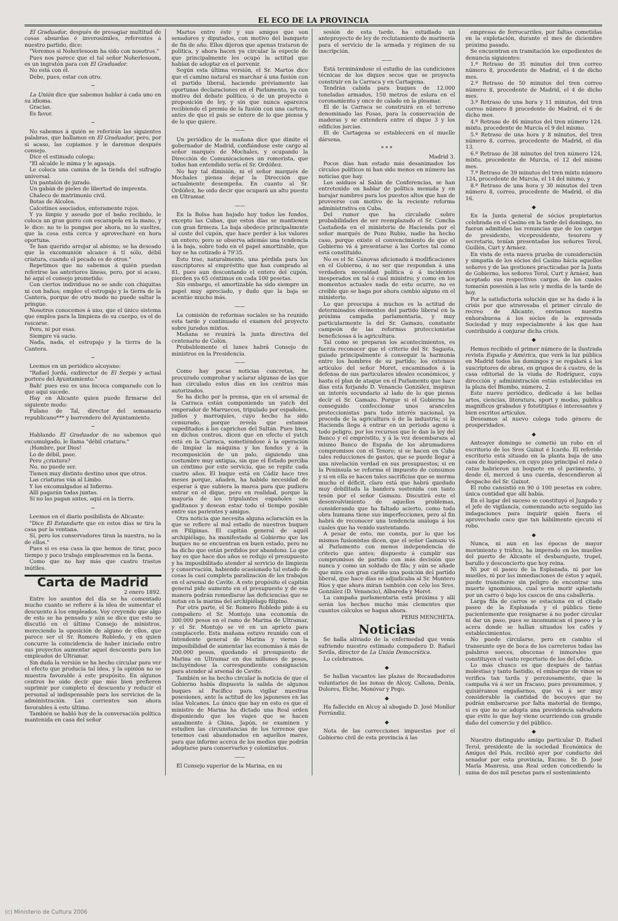EL ECO DE LA PROVINCIA
El Graduador, después de presagiar multitud de cosas absurdas é inverosímiles, referentes á nuestro partido, dice:
"Veremos si Noherlesoom ha sido con nosotros."
Pues nos parece que el tal señor Noherlesoom, es un ingratón para con El Graduador.
No está con él.
Debe, pues, estar con otro.
~
La Unión dice que sabemos hablar á cada uno en su idioma.
Gracias.
Es favor.
~
No sabemos á quién se referirán las siguientes palabras, que hallamos en El Graduador, pero, por si acaso, las copiamos y le daremos después consejo.
Dice el estimado colega:
"El alcalde le mima y le agasaja.
Le coloca una camisa de la tienda del sufragio universal.
Un pantalón de jurado.
Un gabán de pieles de libertad de imprenta.
Chaleco de matrimonio civil.
Botas de Alcolea.
Calcetines asociados, enteramente rojos.
Y ya limpio y aseado por el baño recibido, le coloca un gran gorro con escarapela en la mano, y le dice: no te lo pongas por ahora, no lo sueltes, que la cosa está cerca y aprovecharé en hora oportuna.
Te han querido arrojar al abismo; se ha deseado que la excomunión alcance á tí sólo, débil criatura, cuando el pecado es de otros."
Repetimos que no sabemos á quién puedan referirse las anteriores líneas, pero, por si acaso, hé aquí el consejo prometido:
Con ciertos individuos no se ande con chiquitas ni con baños; emplee el estropajo y la tierra de la Cantera, porque de otro modo no puede saltar la pringue.
Nosotros conocemos á uno, que el único sistema que emplea para la limpieza de su cuerpo, es el de rascarse.
Pero, ni por esas.
Siempre vá sucio.
Nada, nada, el estropajo y la tierra de la Cantera.
~
Leemos en un periódico alcoyano:
"Rafael Jordá, exdirector de El Serpis y actual portero del Ayuntamiento."
Bah! pues eso es una bicoca comparado con lo que aquí sucede.
Hay en Alicante quien puede firmarse del siguiente modo:
Fulano de Tal, director del semanario republicano*** y barrendero del Ayuntamiento.
~
Hablando El Graduador de no sabemos qué excomulgado, le llama "débil criatura:"
¡Hombre, por Dios!
Lo de débil, pase.
Pero ¿criatura?
No, no puede ser.
Tienen muy distinto destino unos que otros.
Las criaturas ván al Limbo.
Y los excomulgados al Infierno.
Allí pagarán todas juntas.
Si no las pagan antes, aquí en la tierra.
~
Leemos en el diario posibilista de Alicante:
"Dice El Estandarte que en estos días se tira la casa por la ventana.
Sí, pero los conservadores tiran la nuestra, no la de ellos."
Pues si es esa casa la que hemos de tirar, poco tiempo y poco trabajo emplearemos en la faena.
Como que no hay más que cuatro trastos inútiles.
Carta de Madrid
2 enero 1892.
Entre los asuntos del día se ha comentado mucho cuanto se refiere á la idea de aumentar el descuento á los empleados. Voy creyendo que algo de esto se ha pensado y aún se dice que esto se discutió en el último Consejo de ministros, mereciendo la oposición de alguno de ellos, que parece ser el Sr. Romero Robledo, y en quien concurre la coincidencia de haber iniciado entre sus proyectos aumentar aquel descuento para los empleados de Ultramar.
Sin duda la versión se ha hecho circular para ver el efecto que producía tal idea, y la opinión no se muestra favorable á este propósito. En algunos centros he oido decir que más bien prefieren suprimir por completo el descuento y reducir el personal al indispensable para los servicios de la administración. Las corrientes son ahora favorables á esto último.
También se habló hoy de la conversación política mantenida en casa del señor
Martos entre éste y sus amigos que son senadores y diputados, con motivo del banquete de fin de año. Ellos dijeron que apenas trataron de política, y ahora hacen ya circular la especie de que principalmente les ocupó la actitud que habían de adoptar en el porvenir.
Según esta última versión, el Sr. Martos dice que el camino natural es marchar á una fusión con el partido liberal, haciendo préviamente las oportunas declaraciones en el Parlamento, ya con motivo del debate político, ó de un proyecto ó proposición de ley, y sin que nunca aparezca recibiendo el premio de la fusión con una cartera, antes de que el país se entere de lo que piensa y de lo que quiere.
——
Un periódico de la mañana dice que dimite el gobernador de Madrid, confiándose este cargo al señor marqués de Mochales, y ocupando la Dirección de Comunicaciones un romerista, que todos han entendido sería el Sr. Ordóñez.
No hay tal dimisión, ni el señor marqués de Mochales piensa dejar la Dirección que actualmente desempeña. En cuanto al Sr. Ordóñez, he oido decir que ocupará un alto puesto en Ultramar.
——
En la Bolsa han bajado hoy todos los fondos, excepto las Cubas, que estos días se mantienen con gran firmeza. La baja obedece principalmente al coste del cupón, que hace perder á los valores un entero; pero se observa además una tendencia á la baja, sobre todo en el papel amortizable, que hoy se ha cotizado á 79'35.
Esto trae, naturalmente, una pérdida para los suscriptores al empréstito que han comprado al 81, pues aun descontando el entero del cupón, pierden ya 65 céntimos en cada 100 pesetas.
Sin embargo, el amortizable ha sido siempre un papel muy apreciado, y dudo que la baja se acentúe mucho más.
——
La comisión de reformas sociales se ha reunido esta tarde y continuado el examen del proyecto sobre jurados mixtos.
Mañana se reunirá la junta directiva del centenario de Colón.
Probablemente el lunes habrá Consejo de ministros en la Presidencia.
——
Como hay pocas noticias concretas, he procurado comprobar y aclarar algunas de las que han circulado estos días en los centros más autorizados.
Se ha dicho por la prensa, que en el arsenal de la Carraca están componiendo un yatch del emperador de Marruecos, tripulado por españoles, judíos y marroquíes, cuyo hecho ha sido censurado, porque revela que estamos supeditados á los caprichos del Sultán. Pues bien, en dichos centros, dicen que en efecto el yatch está en la Carraca, sometiéndose á la operación de limpiar la máquina y los fondos y á la recomposición de un palo, siguiendo una costumbre muy antigua, sin que el Estado perciba un céntimo por este servicio, que se repite cada cuatro años. El buque está en Cádiz hace tres meses porque, añaden, ha habido necesidad de esperar á que subiera la marea para que pudiera entrar en el dique, pero en realidad, porque la mayoría de los tripulantes españoles son gaditanos y desean estar todo el tiempo posible entre sus parientes y amigos.
Otra noticia que necesita alguna aclaración es la que se refiere al mal estado de nuestros buques en Filipinas. El capitán general de aquél archipiélago, ha manifestado al Gobierno que los buques no se encuentran en buen estado, pero no ha dicho que están perdidos por abandono. Lo que hay es que hace dos años se redujo el presupuesto y ha imposibilitado atender al servicio de limpieza y conservación, habiendo ocasionado tal estado de cosas la casi completa paralización de los trabajos en el arsenal de Cavite. A este propósito el capitán general pide aumento en el presupuesto y de esa manera podrán remediarse las deficiencias que se notan en la marina del archipiélago filipino.
Por otra parte, el Sr. Romero Robledo pide á su compañero el Sr. Montojo una economía de 300.000 pesos en el ramo de Marina de Ultramar, y el Sr. Montojo se vé en un aprieto para complacerle. Esta mañana estuvo reunido con el Intendente general de Marina y vieron la imposibilidad de aumentar las economías á más de 200.000 pesos, quedando el presupuesto de Marina en Ultramar en dos millones de pesos, incluyéndose la correspondiente consignación para atender al arsenal de Cavite.
También se ha hecho circular la noticia de que el Gobierno había dispuesto la salida de algunos buques al Pacífico para vigilar nuestras posesiones, ante la actitud de los japoneses en las islas Volcanes. Lo único que hay en esto es que el ministro de Marina ha dictado una Real orden disponiendo que los viajes que se hacen anualmente á China, Japón, se examinen y estudien las circunstancias de los terrenos que tenemos casi abandonados en aquellos mares, para que informe acerca de los medios que podrán adoptarse para conservarlos y colonizarlos.
——
El Consejo superior de la Marina, en su
sesión de esta tarde, ha estudiado un anteproyecto de ley de reclutamiento de marinería para el servicio de la armada y régimen de su inscripción.
——
Está terminándose el estudio de las condiciones técnicas de los diques secos que se proyecta construir en la Carraca y en Cartagena.
Tendrán cabida para buques de 12.000 toneladas armados, 150 metros de eslora en el coronamiento y once de calado en la pleamar.
El de la Carraca se construirá en el terreno denominado las Fosas, para la conservación de maderas y se extenderá entre el dique 3 y los edificios jarcias.
El de Cartagena se establecerá en el muelle dársena.
* * *
Madrid 3.
Pocos días han estado más desanimados los círculos políticos ni han sido menos en número las noticias que hay.
Los asiduos al Salón de Conferencias, se han entretenido en hablar de política menuda y en barajar nombres para los puestos altos que han de proveerse con motivo de la reciente reforma administrativa en Cuba.
Del rumor que ha circulado sobre probabilidades de ser reemplazado el Sr. Concha Castañeda en el ministerio de Hacienda por el señor marqués de Pozo Rubio, nadie ha hecho caso, porque existe el convencimiento de que el Gobierno vá á presentarse á las Cortes tal como está constituido.
No es el Sr. Cánovas aficionado á modificaciones en el Gobierno, á no ser que respondan á una verdadera necesidad política ó á incidentes inesperados en tal ó cual ministro; y como en los momentos actuales nada de esto ocurre, no es creible que se haga por ahora cambio alguno en el ministerio.
Lo que preocupa á muchos es la actitud de determinados elementos del partido liberal en la próxima campaña parlamentaria, y muy particularmente la del Sr. Gamazo, constante campeón de las reformas proteccionistas beneficiosas á la agricultura.
Tal como se preparan los acontecimientos, es fuerza reconocer que el criterio del Sr. Sagasta, guiado principalmente á conseguir la harmonía entre los hombres de su partido; los extensos artículos del señor Moret, encaminados á la defensa de sus particulares ideales económicos, y hasta el plan de ataque en el Parlamento que hace días está forjando D. Venancio González, inspiran un interés secundario al lado de lo que piensa decir el Sr. Gamazo. Porque si el Gobierno ha conseguido confeccionar unos aranceles proteccionistas para todo interés nacional, ya proceda de la agricultura ó de la industria; si la Hacienda llega á entrar en un periodo ageno á todo peligro, por los recursos que le dan la ley del Banco y el empréstito, y á la vez desembaraza al mismo Banco de España de los abrumadores compromisos con el Tesoro; si se hacen en Cuba tales reducciones de gastos, que se puede llegar á una nivelación verdad en sus presupuestos; si en la Península se reforma el impuesto de consumos y si en ella se hacen tales sacrificios que se merma mucho el déficit, claro está que habrá quedado muy debilitada la bandera sostenida con tanto tesón por el señor Gamazo. Discutirá este el desenvolvimiento de aquellos problemas, considerando que ha faltado acierto, como toda obra humana tiene sus imperfecciones, pero al fin habrá de reconocer una tendencia análoga á los cuales que ha venido sustentando.
A pesar de esto, me consta, por lo que los mismos fusionistas dicen, que el señor Gamazo vá al Parlamento con menos independencia de criterio que antes; dispuesto á cumplir sus compromisos de partido con más decisión que nunca y como un soldado de fila; y aún se añade que mira con gran cariño una posición del partido liberal, que hace días se adjudicaba al Sr. Montero Ríos y que ahora miran también con celo los Sres. González (D. Venancio), Albareda y Moret.
La campaña parlamentaria está próxima y allí serán los hechos mucho más clementes que cuantos cálculos se hagan ahora.
PERIS MENCHETA.
Noticias
Se halla aliviado de la enfermedad que venía sufriendo nuestro estimado compañero D. Rafael Sevila, directer de La Unión Democrática.
Lo celebramos.
◆
Se hallan vacantes las plazas de Recaudadores voluntarios de las zonas de Alcoy, Callosa, Denia, Dolores, Elche, Monóvar y Pego.
◆
Ha fallecido en Alcoy al abogado D. José Monllor Ferrándiz.
◆
Nota de las correcciones impuestas por el Gobierno civil de esta provincia á las
empresas de ferrocarriles, por faltas cometidas en la explotación, durante el mes de diciembre próximo pasado.
Se encuentran en tramitación los expedientes de denuncia siguientes:
1.º Retraso de 35 minutos del tren correo número 8, procedente de Madrid, el 4 de dicho mes.
2.º Retraso de 50 minutos del tren correo número 8, procedente de Madrid, el 4 de dicho mes.
3.º Retraso de una hora y 11 minutos, del tren correo número 8 procedente de Madrid, el 6 de dicho mes.
4.º Retraso de 46 minutos del tren número 124. mixto, procedente de Murcia el 9 del mismo.
5.º Retraso de una hora y 8 minutos, del tren número 8, correo, procedente de Madrid, el día 13.
6.º Retraso de 38 minutos del tren número 124, mixto, procedente de Murcia, el 12 del mismo mes.
7.º Retraso de 39 minutos del tren mixto número 124, procedente de Murcia, el 14 del mismo, y
8.º Retraso de una hora y 30 minutos del tren número 8, correo, procedente de Madrid, el día 16.
◆
En la Junta general de sócios propietarios celebrada en el Casino en la tarde del domingo, no fueron admitidas las renuncias que de los cargos de presidente, vicepresidente, tesorero y secretario, tenían presentadas los señores Terol, Guillén, Curt y Arnáez.
En vista de esta nueva prueba de consideración y simpatía de los sócios del Casino hácia aquellos señores y de las gestiones practicadas por la Junta de Gobierno, los señores Terol, Curt y Arnáez, han aceptado sus respectivos cargos, de los cuales tomarán posesión á las seis y media de la tarde de hoy.
Por la satisfactoria solución que se ha dado á la crisis por que atravesaba el primer círculo de recreo de Alicante, enviamos nuestra enhorabuena á los sócios de la expresada Sociedad y muy especialmente á los que han contribuido á conjurar dicha crisis.
◆
Hemos recibido el primer número de la ilustrada revista España y América, que verá la luz pública en Madrid todos los domingos y se regalará á los suscriptores de obras, en grupos de á cuatro, de la casa editorial de la viuda de Rodríguez, cuya dirección y administración están establecidas en la plaza del Biombo, número, 2.
Este nuevo periódico, dedicado á las bellas artes, ciencias, literatura, sport y modas, publica magníficos grabados y fototitipias é interesantes y bien escritos artículos.
Deseamos al nuevo colega todo género de prosperidades.
◆
Anteayer domingo se cometió un robo en el escritorio de los Sres Guixot é Icardo. El referido escritorio está situado en la planta baja de una casa de huéspedes, en cuyo piso principal el rata ó ratas habrieron un boquete en el pavimento, y desde él, merced á una cuerda, descendieron al despacho del Sr. Guixot.
El robo cansistió en 90 ó 100 pesetas en cobre, única contidad que allí había.
En el lugar del suceso se constituyó el Juzgado y el jefe de vigilancia, comenzando acto seguido las indagaciones para inquirir quién fuera el aprovechado caco que tan hábilmente ejecutó el robo.
◆
Nunca, ni aun en las épocas de mayor movimiento y tráfico, ha imperado en los muelles del puerto de Alicante el desbarajuste, tropel, barullo y desconcierto que hoy reina.
Ni por el paseo de la Esplanada, ni por los muelles, ni por las inmediaciones de éstos y aquél, puede transitarse sin peligro de encontrar una muerte ignominiosa, cual sería morir aplastado por un carro ó bajo los cascos de una caballería.
Larga fila de carros se estaciona en el citado paseo de la Esplanada y el público tiene pacientemente que resignarse á no poder circular ni dar un paso, pues se incomunican el paseo y la acera donde se hallan situados los cafés y establecimientos.
No puede circularse, pero en cambio el transeunte oye de boca de los carreteros todas las palabros soeces, obscenas é inmorales que constituyen el vasto repertorio de los del oficio.
Lo más chusco es que después de tantas molestias y tanto fastidio, el embarque de vinos se verifica tan tarda y perezosamente, que la campaña vá á ser un fracaso, pues presumimos, y quisiéramos engañarnos, que vá á ser muy considerable la cantidad de bocoyes que no podrán embarcarse por falta material de tiempo, si es que no se adopta una providencia salvadora que evite lo que hoy viene ocurriendo con grande daño del comercio y del público.
◆
Nuestro distinguido amigo particular D. Rafael Terol, presidente de la sociedad Económica de Amigos del País, recibió ayer por conducto del senador por esta provincia, Excmo. Sr. D. José María Manresa, una Real orden concediendo la suma de dos mil pesetas para el sostenimiento
(c) Ministerio de Cultura 2006